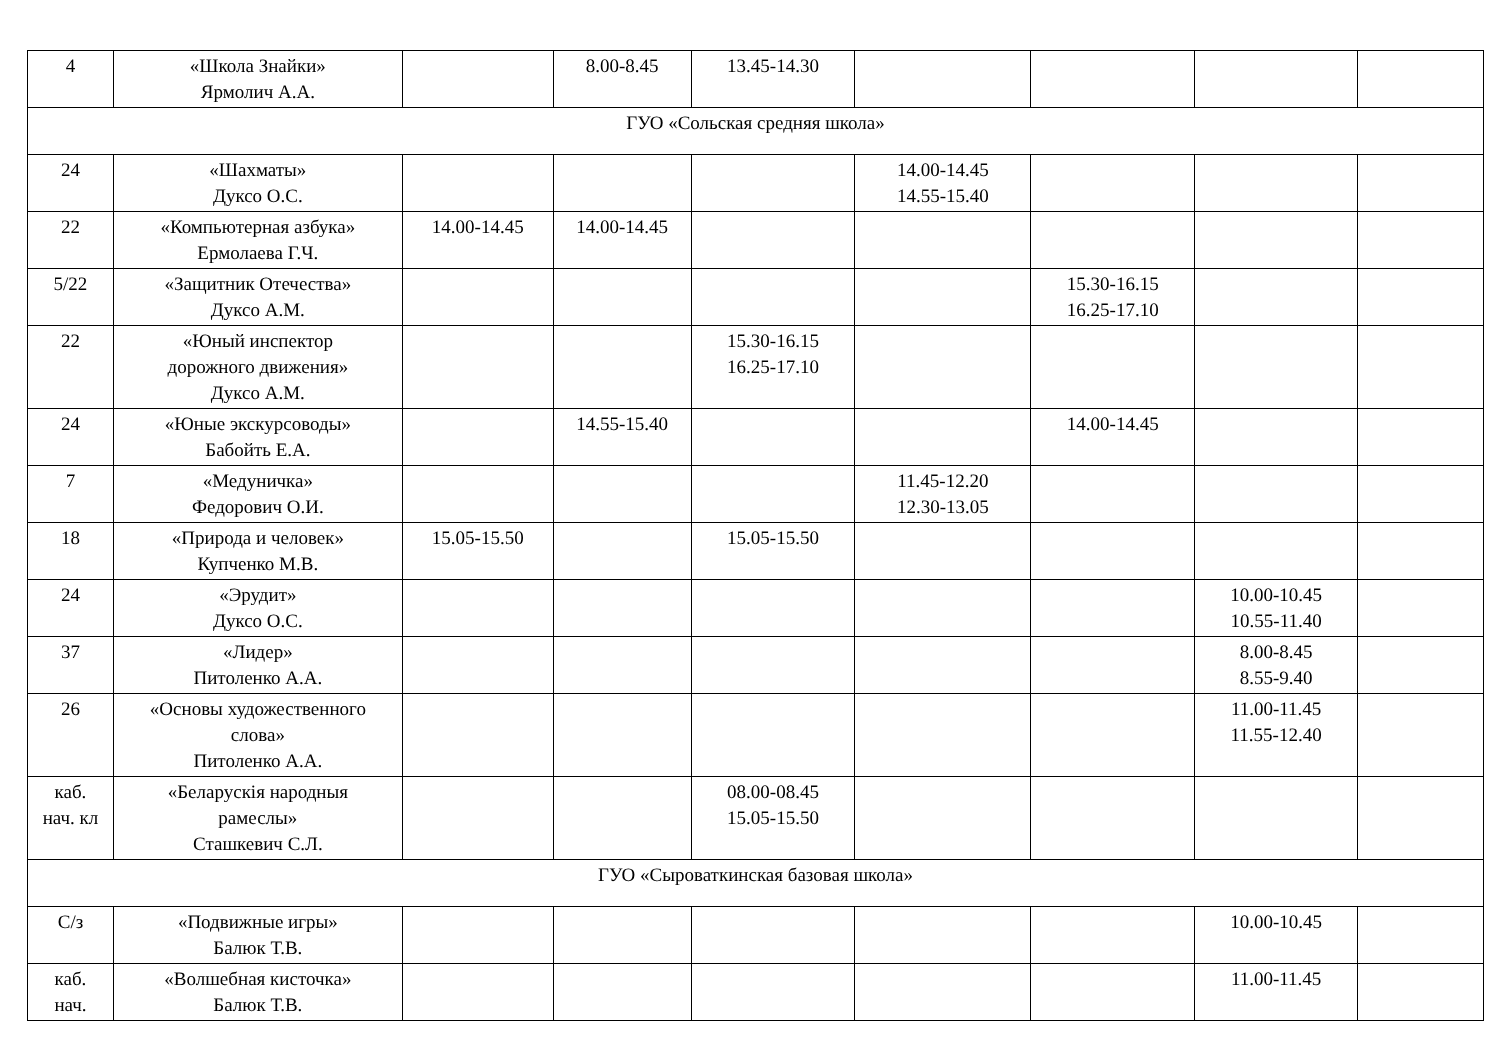| 4 | «Школа Знайки» Ярмолич А.А. | | 8.00-8.45 | 13.45-14.30 | | | | |
| ГУО «Сольская средняя школа» | | | | | | | | |
| 24 | «Шахматы» Дуксо О.С. | | | | 14.00-14.45 14.55-15.40 | | | |
| 22 | «Компьютерная азбука» Ермолаева Г.Ч. | 14.00-14.45 | 14.00-14.45 | | | | | |
| 5/22 | «Защитник Отечества» Дуксо А.М. | | | | | 15.30-16.15 16.25-17.10 | | |
| 22 | «Юный инспектор дорожного движения» Дуксо А.М. | | | 15.30-16.15 16.25-17.10 | | | | |
| 24 | «Юные экскурсоводы» Бабойть Е.А. | | 14.55-15.40 | | | 14.00-14.45 | | |
| 7 | «Медуничка» Федорович О.И. | | | | 11.45-12.20 12.30-13.05 | | | |
| 18 | «Природа и человек» Купченко М.В. | 15.05-15.50 | | 15.05-15.50 | | | | |
| 24 | «Эрудит» Дуксо О.С. | | | | | | 10.00-10.45 10.55-11.40 | |
| 37 | «Лидер» Питоленко А.А. | | | | | | 8.00-8.45 8.55-9.40 | |
| 26 | «Основы художественного слова» Питоленко А.А. | | | | | | 11.00-11.45 11.55-12.40 | |
| каб. нач. кл | «Беларускія народныя рамеслы» Сташкевич С.Л. | | | 08.00-08.45 15.05-15.50 | | | | |
| ГУО «Сыроваткинская базовая школа» | | | | | | | | |
| С/з | «Подвижные игры» Балюк Т.В. | | | | | | 10.00-10.45 | |
| каб. нач. | «Волшебная кисточка» Балюк Т.В. | | | | | | 11.00-11.45 | |